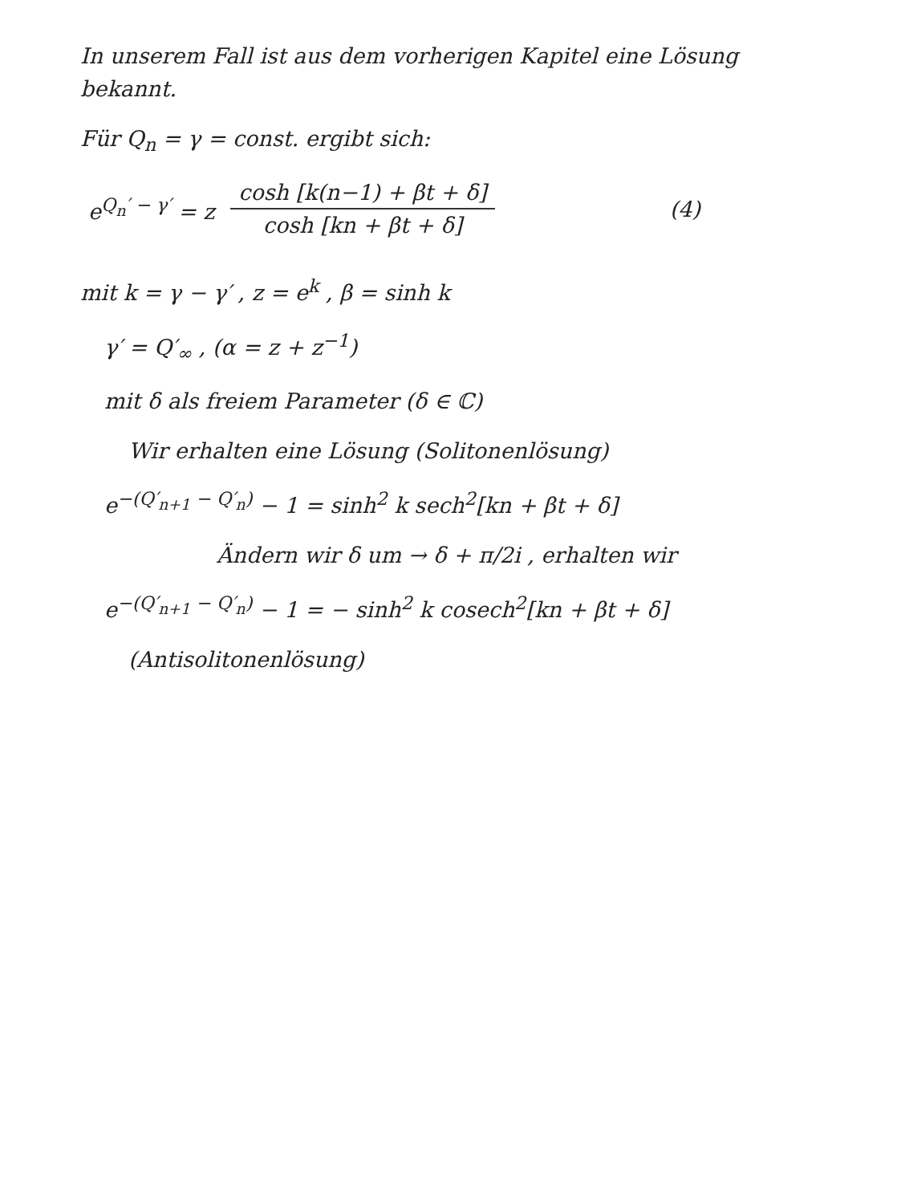In unserem Fall ist aus dem vorherigen Kapitel eine Lösung bekannt.
Für Q<sub>n</sub> = γ = const. ergibt sich:
e<sup>Q<sub>n</sub>′ − γ′</sup> = z cosh [k(n−1) + βt + δ] cosh [kn + βt + δ] (4)
mit k = γ − γ′ , z = e<sup>k</sup> , β = sinh k
γ′ = Q′<sub>∞</sub> , (α = z + z<sup>−1</sup>)
mit δ als freiem Parameter (δ ∈ ℂ)
Wir erhalten eine Lösung (Solitonenlösung)
e<sup>−(Q′<sub>n+1</sub> − Q′<sub>n</sub>)</sup> − 1 = sinh<sup>2</sup> k sech<sup>2</sup>[kn + βt + δ]
Ändern wir δ um → δ + π/2i , erhalten wir
e<sup>−(Q′<sub>n+1</sub> − Q′<sub>n</sub>)</sup> − 1 = − sinh<sup>2</sup> k cosech<sup>2</sup>[kn + βt + δ]
(Antisolitonenlösung)